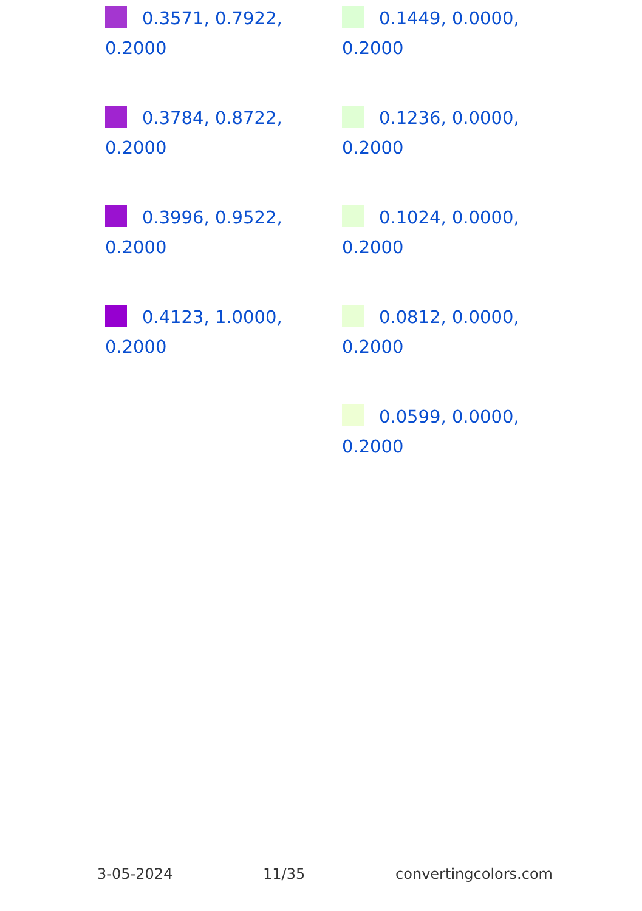0.3571, 0.7922,
0.2000
0.1449, 0.0000,
0.2000
0.3784, 0.8722,
0.2000
0.1236, 0.0000,
0.2000
0.3996, 0.9522,
0.2000
0.1024, 0.0000,
0.2000
0.4123, 1.0000,
0.2000
0.0812, 0.0000,
0.2000
0.0599, 0.0000,
0.2000
3-05-2024 11/35 convertingcolors.com